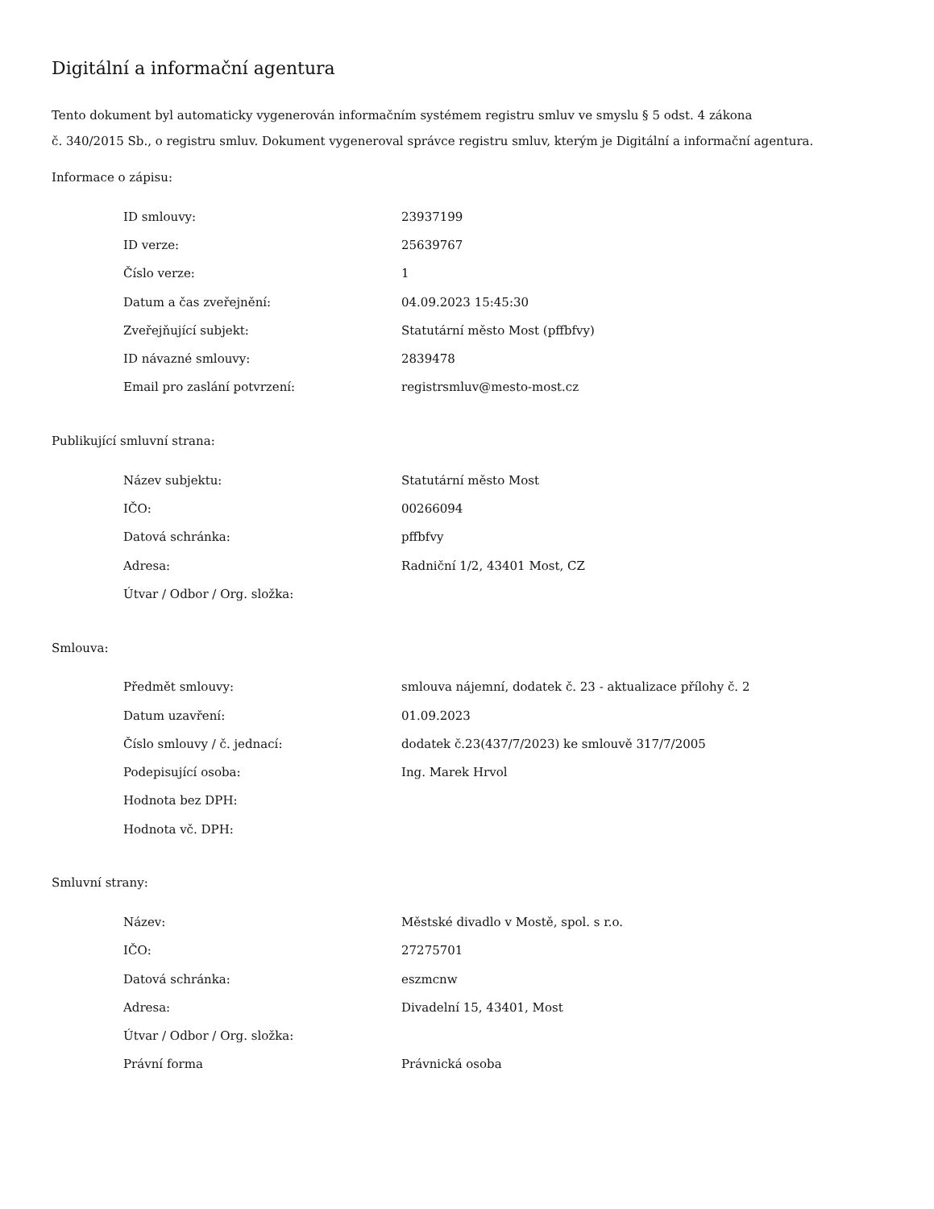Digitální a informační agentura
Tento dokument byl automaticky vygenerován informačním systémem registru smluv ve smyslu § 5 odst. 4 zákona
č. 340/2015 Sb., o registru smluv. Dokument vygeneroval správce registru smluv, kterým je Digitální a informační agentura.
Informace o zápisu:
| ID smlouvy: | 23937199 |
| ID verze: | 25639767 |
| Číslo verze: | 1 |
| Datum a čas zveřejnění: | 04.09.2023 15:45:30 |
| Zveřejňující subjekt: | Statutární město Most (pffbfvy) |
| ID návazné smlouvy: | 2839478 |
| Email pro zaslání potvrzení: | registrsmluv@mesto-most.cz |
Publikující smluvní strana:
| Název subjektu: | Statutární město Most |
| IČO: | 00266094 |
| Datová schránka: | pffbfvy |
| Adresa: | Radniční 1/2, 43401 Most, CZ |
| Útvar / Odbor / Org. složka: | |
Smlouva:
| Předmět smlouvy: | smlouva nájemní, dodatek č. 23 - aktualizace přílohy č. 2 |
| Datum uzavření: | 01.09.2023 |
| Číslo smlouvy / č. jednací: | dodatek č.23(437/7/2023) ke smlouvě 317/7/2005 |
| Podepisující osoba: | Ing. Marek Hrvol |
| Hodnota bez DPH: | |
| Hodnota vč. DPH: | |
Smluvní strany:
| Název: | Městské divadlo v Mostě, spol. s r.o. |
| IČO: | 27275701 |
| Datová schránka: | eszmcnw |
| Adresa: | Divadelní 15, 43401, Most |
| Útvar / Odbor / Org. složka: | |
| Právní forma | Právnická osoba |